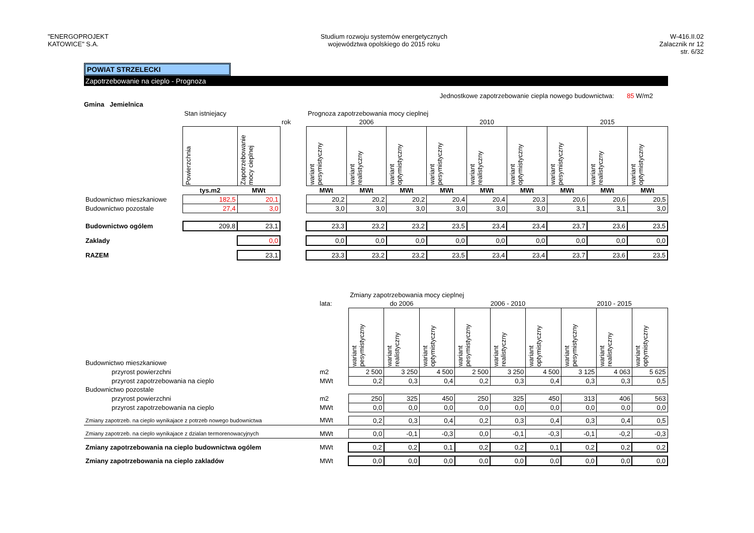"ENERGOPROJEKT
KATOWICE" S.A.
Studium rozwoju systemów energetycznych
województwa opolskiego do 2015 roku
W-416.II.02
Zalacznik nr 12
str. 6/32
POWIAT STRZELECKI
Zapotrzebowanie na cieplo - Prognoza
Jednostkowe zapotrzebowanie ciepla nowego budownictwa: 85 W/m2
Gmina Jemielnica
| | Stan istniejacy | | | Prognoza zapotrzebowania mocy cieplnej | | | | | | | | |
| | | | rok | 2006 | | | 2010 | | | 2015 | | |
| | Powierzchnia | Zapotrzebowanie mocy cieplnej | | wariant pesymistyczny | wariant realistyczny | wariant optymistyczny | wariant pesymistyczny | wariant realistyczny | wariant optymistyczny | wariant pesymistyczny | wariant realistyczny | wariant optymistyczny |
| | tys.m2 | MWt | | MWt | MWt | MWt | MWt | MWt | MWt | MWt | MWt | MWt |
| Budownictwo mieszkaniowe | 182,5 | 20,1 | | 20,2 | 20,2 | 20,2 | 20,4 | 20,4 | 20,3 | 20,6 | 20,6 | 20,5 |
| Budownictwo pozostale | 27,4 | 3,0 | | 3,0 | 3,0 | 3,0 | 3,0 | 3,0 | 3,0 | 3,1 | 3,1 | 3,0 |
| Budownictwo ogólem | 209,8 | 23,1 | | 23,3 | 23,2 | 23,2 | 23,5 | 23,4 | 23,4 | 23,7 | 23,6 | 23,5 |
| Zaklady | | 0,0 | | 0,0 | 0,0 | 0,0 | 0,0 | 0,0 | 0,0 | 0,0 | 0,0 | 0,0 |
| RAZEM | | 23,1 | | 23,3 | 23,2 | 23,2 | 23,5 | 23,4 | 23,4 | 23,7 | 23,6 | 23,5 |
| | | Zmiany zapotrzebowania mocy cieplnej | | | | | | | | |
| | lata: | do 2006 | | | 2006 - 2010 | | | 2010 - 2015 | | |
| Budownictwo mieszkaniowe | | wariant pesymistyczny | wariant realistyczny | wariant optymistyczny | wariant pesymistyczny | wariant realistyczny | wariant optymistyczny | wariant pesymistyczny | wariant realistyczny | wariant optymistyczny |
| przyrost powierzchni | m2 | 2 500 | 3 250 | 4 500 | 2 500 | 3 250 | 4 500 | 3 125 | 4 063 | 5 625 |
| przyrost zapotrzebowania na cieplo | MWt | 0,2 | 0,3 | 0,4 | 0,2 | 0,3 | 0,4 | 0,3 | 0,3 | 0,5 |
| Budownictwo pozostale | | | | | | | | | | |
| przyrost powierzchni | m2 | 250 | 325 | 450 | 250 | 325 | 450 | 313 | 406 | 563 |
| przyrost zapotrzebowania na cieplo | MWt | 0,0 | 0,0 | 0,0 | 0,0 | 0,0 | 0,0 | 0,0 | 0,0 | 0,0 |
| Zmiany zapotrzeb. na cieplo wynikajace z potrzeb nowego budownictwa | MWt | 0,2 | 0,3 | 0,4 | 0,2 | 0,3 | 0,4 | 0,3 | 0,4 | 0,5 |
| Zmiany zapotrzeb. na cieplo wynikajace z dzialan termorenowacyjnych | MWt | 0,0 | -0,1 | -0,3 | 0,0 | -0,1 | -0,3 | -0,1 | -0,2 | -0,3 |
| Zmiany zapotrzebowania na cieplo budownictwa ogólem | MWt | 0,2 | 0,2 | 0,1 | 0,2 | 0,2 | 0,1 | 0,2 | 0,2 | 0,2 |
| Zmiany zapotrzebowania na cieplo zakladów | MWt | 0,0 | 0,0 | 0,0 | 0,0 | 0,0 | 0,0 | 0,0 | 0,0 | 0,0 |